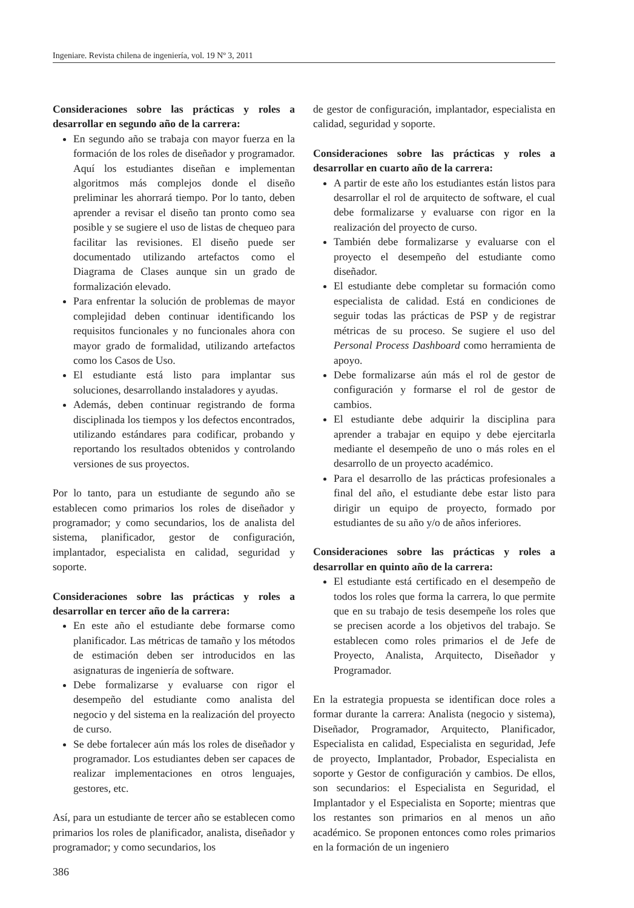Ingeniare. Revista chilena de ingeniería, vol. 19 Nº 3, 2011
Consideraciones sobre las prácticas y roles a desarrollar en segundo año de la carrera:
En segundo año se trabaja con mayor fuerza en la formación de los roles de diseñador y programador. Aquí los estudiantes diseñan e implementan algoritmos más complejos donde el diseño preliminar les ahorrará tiempo. Por lo tanto, deben aprender a revisar el diseño tan pronto como sea posible y se sugiere el uso de listas de chequeo para facilitar las revisiones. El diseño puede ser documentado utilizando artefactos como el Diagrama de Clases aunque sin un grado de formalización elevado.
Para enfrentar la solución de problemas de mayor complejidad deben continuar identificando los requisitos funcionales y no funcionales ahora con mayor grado de formalidad, utilizando artefactos como los Casos de Uso.
El estudiante está listo para implantar sus soluciones, desarrollando instaladores y ayudas.
Además, deben continuar registrando de forma disciplinada los tiempos y los defectos encontrados, utilizando estándares para codificar, probando y reportando los resultados obtenidos y controlando versiones de sus proyectos.
Por lo tanto, para un estudiante de segundo año se establecen como primarios los roles de diseñador y programador; y como secundarios, los de analista del sistema, planificador, gestor de configuración, implantador, especialista en calidad, seguridad y soporte.
Consideraciones sobre las prácticas y roles a desarrollar en tercer año de la carrera:
En este año el estudiante debe formarse como planificador. Las métricas de tamaño y los métodos de estimación deben ser introducidos en las asignaturas de ingeniería de software.
Debe formalizarse y evaluarse con rigor el desempeño del estudiante como analista del negocio y del sistema en la realización del proyecto de curso.
Se debe fortalecer aún más los roles de diseñador y programador. Los estudiantes deben ser capaces de realizar implementaciones en otros lenguajes, gestores, etc.
Así, para un estudiante de tercer año se establecen como primarios los roles de planificador, analista, diseñador y programador; y como secundarios, los
de gestor de configuración, implantador, especialista en calidad, seguridad y soporte.
Consideraciones sobre las prácticas y roles a desarrollar en cuarto año de la carrera:
A partir de este año los estudiantes están listos para desarrollar el rol de arquitecto de software, el cual debe formalizarse y evaluarse con rigor en la realización del proyecto de curso.
También debe formalizarse y evaluarse con el proyecto el desempeño del estudiante como diseñador.
El estudiante debe completar su formación como especialista de calidad. Está en condiciones de seguir todas las prácticas de PSP y de registrar métricas de su proceso. Se sugiere el uso del Personal Process Dashboard como herramienta de apoyo.
Debe formalizarse aún más el rol de gestor de configuración y formarse el rol de gestor de cambios.
El estudiante debe adquirir la disciplina para aprender a trabajar en equipo y debe ejercitarla mediante el desempeño de uno o más roles en el desarrollo de un proyecto académico.
Para el desarrollo de las prácticas profesionales a final del año, el estudiante debe estar listo para dirigir un equipo de proyecto, formado por estudiantes de su año y/o de años inferiores.
Consideraciones sobre las prácticas y roles a desarrollar en quinto año de la carrera:
El estudiante está certificado en el desempeño de todos los roles que forma la carrera, lo que permite que en su trabajo de tesis desempeñe los roles que se precisen acorde a los objetivos del trabajo. Se establecen como roles primarios el de Jefe de Proyecto, Analista, Arquitecto, Diseñador y Programador.
En la estrategia propuesta se identifican doce roles a formar durante la carrera: Analista (negocio y sistema), Diseñador, Programador, Arquitecto, Planificador, Especialista en calidad, Especialista en seguridad, Jefe de proyecto, Implantador, Probador, Especialista en soporte y Gestor de configuración y cambios. De ellos, son secundarios: el Especialista en Seguridad, el Implantador y el Especialista en Soporte; mientras que los restantes son primarios en al menos un año académico. Se proponen entonces como roles primarios en la formación de un ingeniero
386